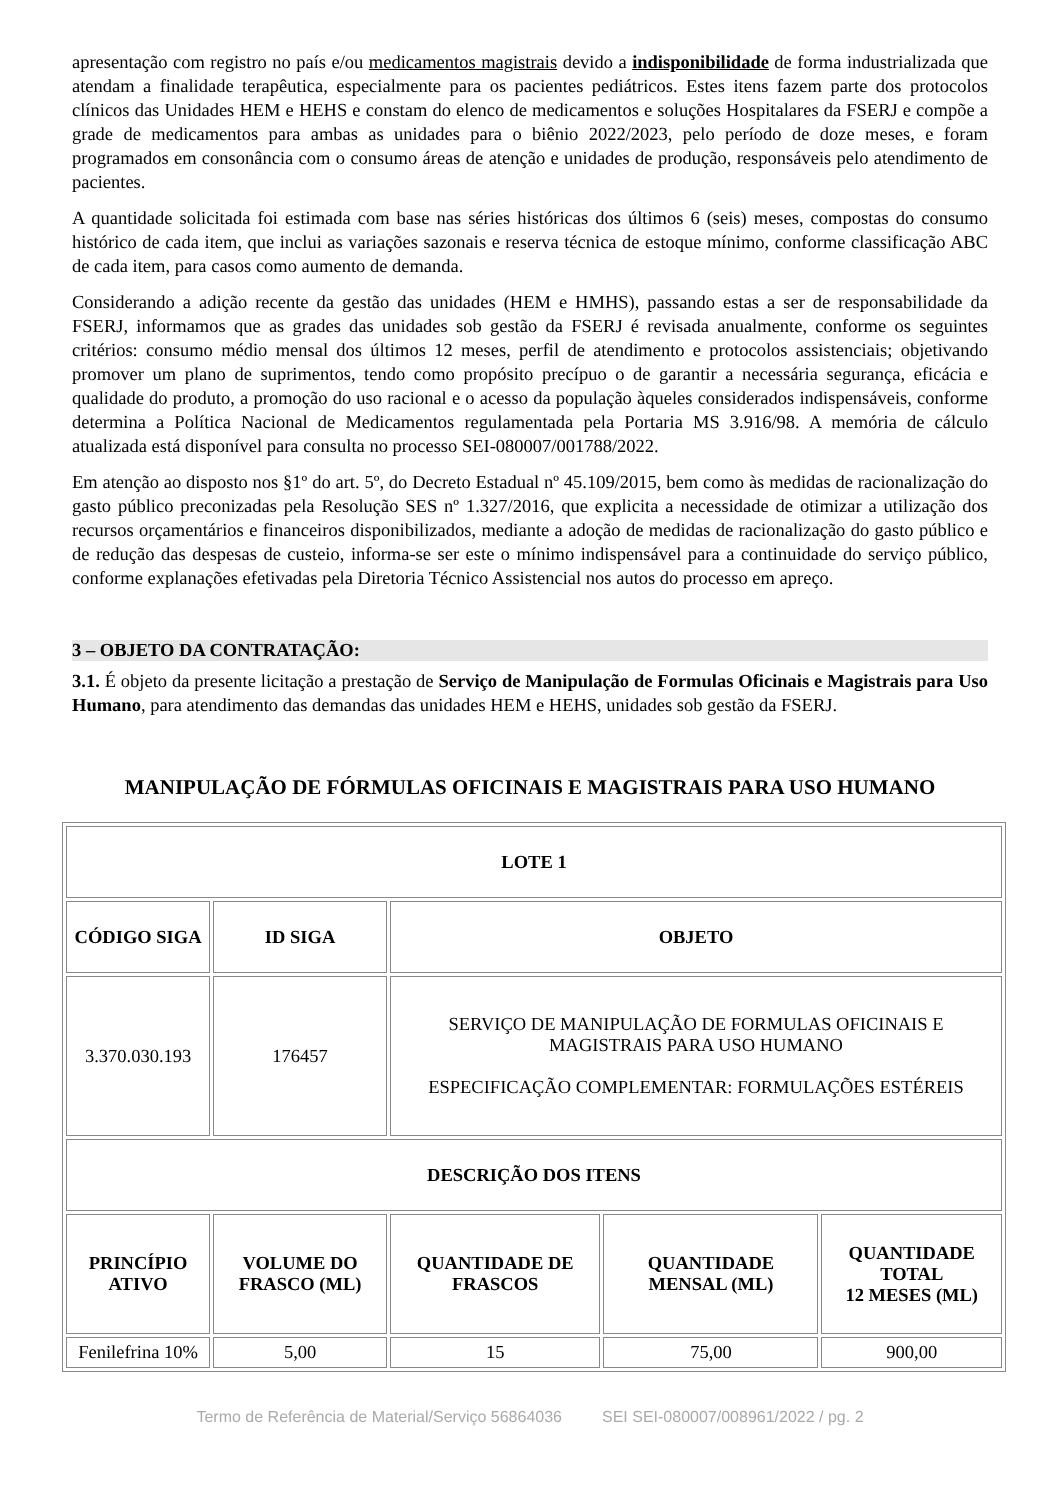apresentação com registro no país e/ou medicamentos magistrais devido a indisponibilidade de forma industrializada que atendam a finalidade terapêutica, especialmente para os pacientes pediátricos. Estes itens fazem parte dos protocolos clínicos das Unidades HEM e HEHS e constam do elenco de medicamentos e soluções Hospitalares da FSERJ e compõe a grade de medicamentos para ambas as unidades para o biênio 2022/2023, pelo período de doze meses, e foram programados em consonância com o consumo áreas de atenção e unidades de produção, responsáveis pelo atendimento de pacientes.
A quantidade solicitada foi estimada com base nas séries históricas dos últimos 6 (seis) meses, compostas do consumo histórico de cada item, que inclui as variações sazonais e reserva técnica de estoque mínimo, conforme classificação ABC de cada item, para casos como aumento de demanda.
Considerando a adição recente da gestão das unidades (HEM e HMHS), passando estas a ser de responsabilidade da FSERJ, informamos que as grades das unidades sob gestão da FSERJ é revisada anualmente, conforme os seguintes critérios: consumo médio mensal dos últimos 12 meses, perfil de atendimento e protocolos assistenciais; objetivando promover um plano de suprimentos, tendo como propósito precípuo o de garantir a necessária segurança, eficácia e qualidade do produto, a promoção do uso racional e o acesso da população àqueles considerados indispensáveis, conforme determina a Política Nacional de Medicamentos regulamentada pela Portaria MS 3.916/98. A memória de cálculo atualizada está disponível para consulta no processo SEI-080007/001788/2022.
Em atenção ao disposto nos §1º do art. 5º, do Decreto Estadual nº 45.109/2015, bem como às medidas de racionalização do gasto público preconizadas pela Resolução SES nº 1.327/2016, que explicita a necessidade de otimizar a utilização dos recursos orçamentários e financeiros disponibilizados, mediante a adoção de medidas de racionalização do gasto público e de redução das despesas de custeio, informa-se ser este o mínimo indispensável para a continuidade do serviço público, conforme explanações efetivadas pela Diretoria Técnico Assistencial nos autos do processo em apreço.
3 – OBJETO DA CONTRATAÇÃO:
3.1. É objeto da presente licitação a prestação de Serviço de Manipulação de Formulas Oficinais e Magistrais para Uso Humano, para atendimento das demandas das unidades HEM e HEHS, unidades sob gestão da FSERJ.
MANIPULAÇÃO DE FÓRMULAS OFICINAIS E MAGISTRAIS PARA USO HUMANO
| LOTE 1 | | | | |
| --- | --- | --- | --- | --- |
| CÓDIGO SIGA | ID SIGA | OBJETO | | |
| 3.370.030.193 | 176457 | SERVIÇO DE MANIPULAÇÃO DE FORMULAS OFICINAIS E MAGISTRAIS PARA USO HUMANO ESPECIFICAÇÃO COMPLEMENTAR: FORMULAÇÕES ESTÉREIS | | |
| DESCRIÇÃO DOS ITENS | | | | |
| PRINCÍPIO ATIVO | VOLUME DO FRASCO (ML) | QUANTIDADE DE FRASCOS | QUANTIDADE MENSAL (ML) | QUANTIDADE TOTAL 12 MESES (ML) |
| Fenilefrina 10% | 5,00 | 15 | 75,00 | 900,00 |
Termo de Referência de Material/Serviço 56864036 SEI SEI-080007/008961/2022 / pg. 2